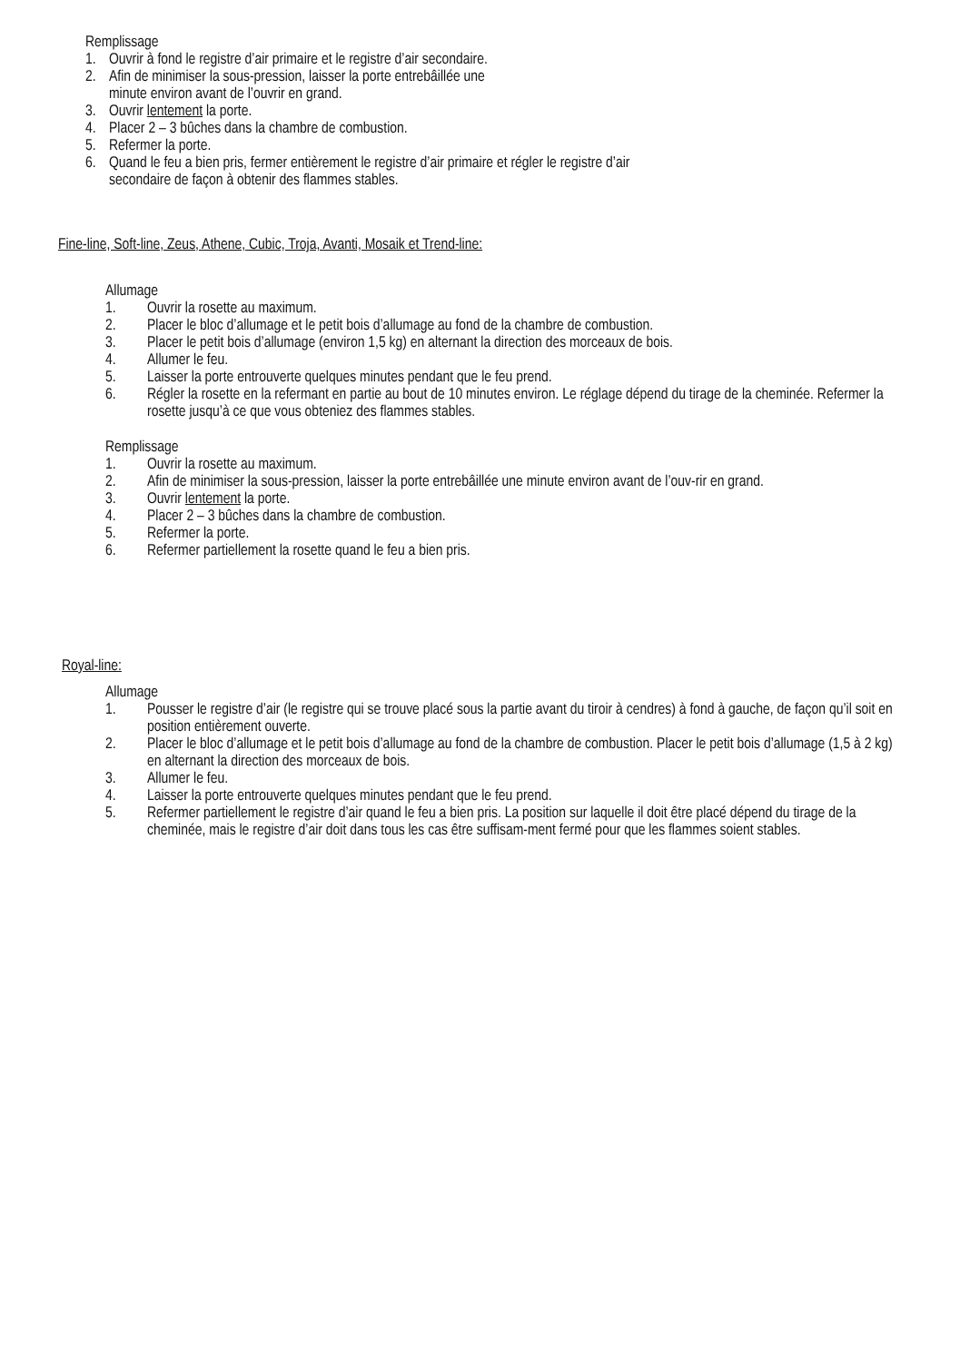Remplissage
1. Ouvrir à fond le registre d’air primaire et le registre d’air secondaire.
2. Afin de minimiser la sous-pression, laisser la porte entrebâillée une
minute environ avant de l’ouvrir en grand.
3. Ouvrir lentement la porte.
4. Placer 2 – 3 bûches dans la chambre de combustion.
5. Refermer la porte.
6. Quand le feu a bien pris, fermer entièrement le registre d’air primaire et régler le registre d’air
secondaire de façon à obtenir des flammes stables.
Fine-line, Soft-line, Zeus, Athene, Cubic, Troja, Avanti, Mosaik et Trend-line:
Allumage
1. Ouvrir la rosette au maximum.
2. Placer le bloc d’allumage et le petit bois d’allumage au fond de la chambre de combustion.
3. Placer le petit bois d’allumage (environ 1,5 kg) en alternant la direction des morceaux de bois.
4. Allumer le feu.
5. Laisser la porte entrouverte quelques minutes pendant que le feu prend.
6. Régler la rosette en la refermant en partie au bout de 10 minutes environ. Le réglage dépend du tirage de la cheminée. Refermer la rosette jusqu’à ce que vous obteniez des flammes stables.
Remplissage
1. Ouvrir la rosette au maximum.
2. Afin de minimiser la sous-pression, laisser la porte entrebâillée une minute environ avant de l’ouv-rir en grand.
3. Ouvrir lentement la porte.
4. Placer 2 – 3 bûches dans la chambre de combustion.
5. Refermer la porte.
6. Refermer partiellement la rosette quand le feu a bien pris.
Royal-line:
Allumage
1. Pousser le registre d’air (le registre qui se trouve placé sous la partie avant du tiroir à cendres) à fond à gauche, de façon qu’il soit en position entièrement ouverte.
2. Placer le bloc d’allumage et le petit bois d’allumage au fond de la chambre de combustion. Placer le petit bois d’allumage (1,5 à 2 kg) en alternant la direction des morceaux de bois.
3. Allumer le feu.
4. Laisser la porte entrouverte quelques minutes pendant que le feu prend.
5. Refermer partiellement le registre d’air quand le feu a bien pris. La position sur laquelle il doit être placé dépend du tirage de la cheminée, mais le registre d’air doit dans tous les cas être suffisam-ment fermé pour que les flammes soient stables.